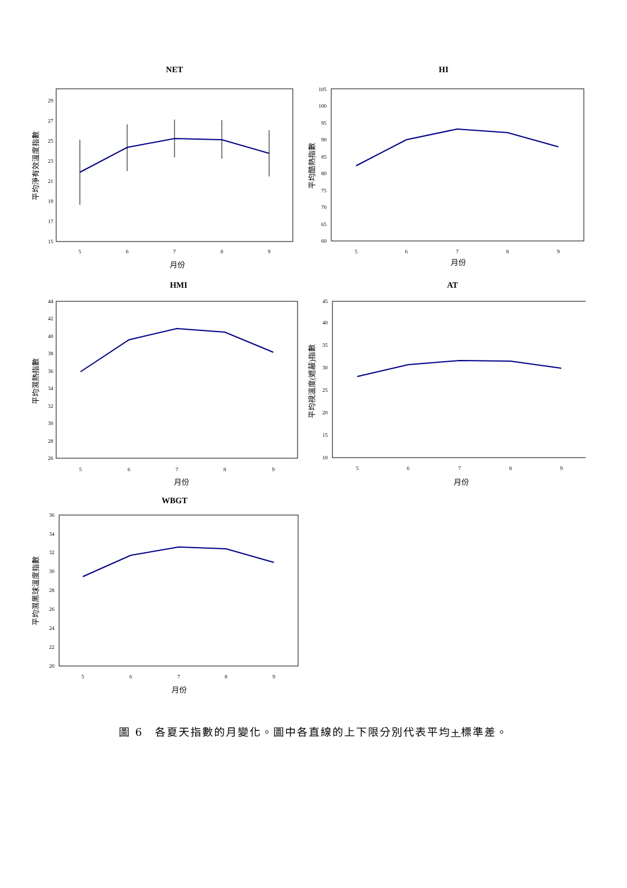NET
15
17
19
21
23
25
27
29
5
6
7
8
9
月份
平均淨有效溫度指數
HI
60
65
70
75
80
85
90
95
100
105
5
6
7
8
9
月份
平均酷熱指數
HMI
26
28
30
32
34
36
38
40
42
44
5
6
7
8
9
月份
平均濕熱指數
AT
10
15
20
25
30
35
40
45
5
6
7
8
9
月份
平均視溫度(遮蔽)指數
WBGT
20
22
24
26
28
30
32
34
36
5
6
7
8
9
月份
平均濕黑球溫度指數
圖 6　各夏天指數的月變化。圖中各直線的上下限分別代表平均+標準差。